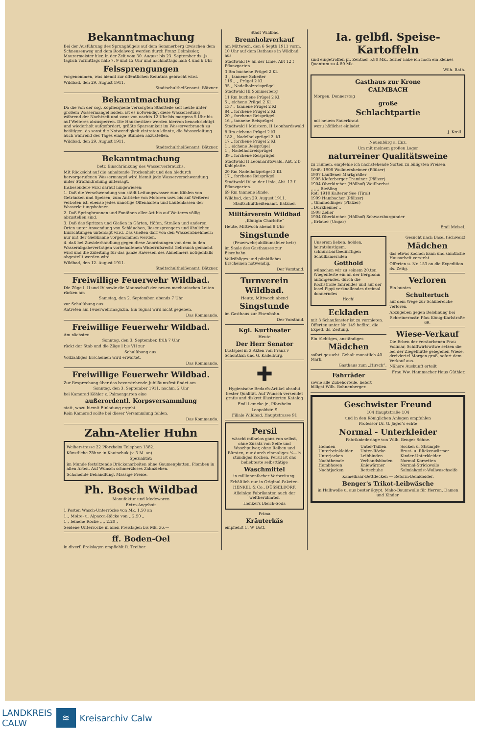Bekanntmachung
Bei der Ausführung des Sprunghügels auf dem Sommerberg (zwischen dem Schneusenweg und dem Rodelweg) werden durch Franz Delmissier, Maurermeister hier, in der Zeit vom 30. August bis 23. September ds. Js. täglich vormittags halb 7, 9 und 12 Uhr und nachmittags halb 4 und 6 Uhr
Felssprengungen
vorgenommen, was hiemit zur öffentlichen Kenntnis gebracht wird.
Wildbad, den 29. August 1911.
Stadtschultheißenamt: Bätzner.
Bekanntmachung
Da die von der sog. Köpflesquelle versorgten Stadtteile seit heute unter großem Wassermangel leiden, ist es notwendig, diese Wasserleitung während der Nachtzeit und zwar von nachts 12 Uhr bis morgens 5 Uhr bis auf Weiteres abzusperren. Die Hausbesitzer werden hiervon benachrichtigt und wiederholt aufgefordert, größte Sparsamkeit im Wasserverbrauch zu betätigen, da sonst die Notwendigkeit eintreten könnte, die Wasserleitung auch während des Tages einige Stunden abzustellen.
Wildbad, den 29. August 1911.
Stadtschultheißenamt: Bätzner.
Bekanntmachung
betr. Einschränkung des Wasserverbrauchs.
Mit Rücksicht auf die anhaltende Trockenheit und den hiedurch hervorgerufenen Wassermangel wird hiemit jede Wasserverschwendung unter Strafandrohung untersagt.
Insbesondere wird darauf hingewiesen:
1. Daß die Verschwendung von städt Leitungswasser zum Kühlen von Getränken und Speisen, zum Antriebe von Motoren usw. bis auf Weiteres verboten ist, ebenso jedes unnötige Offenhalten und Laufenlassen der Wasserleitungshahnen.
2. Daß Springbrunnen und Fontänen aller Art bis auf Weiteres völlig abzustellen sind.
3. Daß das Spritzen und Gießen in Gärten, Höfen, Straßen und anderen Orten unter Anwendung von Schläuchen, Rasensprengern und ähnlichen Einrichtungen untersagt wird. Das Gießen darf von den Wasserabnehmern nur mit der Gießkanne vorgenommen werden.
4. daß bei Zuwiderhandlung gegen diese Anordnungen von dem in den Wasserabgabeverträgen vorbehaltenen Widerrufsrecht Gebrauch gemacht wird und die Zuleitung für das ganze Anwesen des Abnehmers nötigenfalls abgestellt werden wird.
Wildbad, den 12. August 1911.
Stadtschultheißenamt, Bätzner.
Freiwillige Feuerwehr Wildbad.
Die Züge I, II und IV sowie die Mannschaft der neuen mechanischen Leiten rücken am
Samstag, den 2. September, abends 7 Uhr
zur Schulübung aus.
Antreten am Feuerwehrmagazin. Ein Signal wird nicht gegeben.
Das Kommando.
Freiwillige Feuerwehr Wildbad.
Am nächsten
Sonntag, den 3. September, früh 7 Uhr
rückt der Stab und die Züge I bis VII zur
Schulübung aus.
Vollzähliges Erscheinen wird erwartet.
Das Kommando.
Freiwillige Feuerwehr Wildbad.
Zur Besprechung über das bevorstehende Jubiläumsfest findet am
Sonntag, den 3. September 1911, nachm. 2 Uhr
bei Kamerad Köhler z. Palmengarten eine
außerordentl. Korpsversammlung
statt, wozu hiemit Einladung ergeht.
Kein Kamerad sollte bei dieser Versammlung fehlen.
Das Kommando.
Zahn-Atelier Huhn
Weiherstrasse 22 Pforzheim Telephon 1382.
Künstliche Zähne in Kautschuk (v. 3 M. an)
Spezialität:
im Munde festsitzende Brückenarbeiten ohne Gaumenplatten. Plomben in allen Arten. Auf Wunsch schmerzloses Zahnziehen.
Schonende Behandlung. Mässige Preise.
Ph. Bosch Wildbad
Manufaktur und Modewaren
Extra-Angebot:
1 Posten Wasch-Unterröcke von Mk. 1.50 an
1 „ Moire- u. Alpacca-Röcke von „ 2.50 „
1 „ leinene Röcke „ „ 2.20 „
Seidene Unterröcke in allen Preislagen bis Mk. 36.—
ff. Boden-Oel
in diverf. Preislagen empfiehlt R. Treiber.
Stadt Wildbad
Brennholzverkauf
am Mittwoch, den 6 Septb 1911 vorm. 10 Uhr auf dem Rathause in Wildbad aus
Stadtwald IV an der Linie, Abt 12 f Pflanzgarten
3 Rm buchene Prügel 2 Kl.
3 „ tannene Scheiter
116 „ „ Prügel 2 Kl.
95 „ Nadelholzreisprügel
Stadtwald III Sommerberg
11 Rm buchene Prügel 2 Kl.
5 „ eichene Prügel 2 Kl.
137 „ tannene Prügel 2 Kl
84 „ forchene Prügel 2 Kl.
20 „ forchene Reisprügel
16 „ tannene Reisprügel
Stadtwald I Meistern, II Leonhardswald
8 Rm eichene Prügel 2 Kl.
182 „ Nadelholzprügel 2. Kl.
17 „ forchene Prügel 2 Kl.
1 „ eichene Reisprügel
1 „ Nadelholzreisprügel
39 „ forchene Reisprügel
Stadtwald II Leonhardtswald, Abt. 2 b Kohlplatte.
20 Rm Nadelholzprügel 2 Kl.
17 „ forchene Reisprügel
Stadtwald IV an der Linie, Abt. 12 f Pflanzgarten.
69 Rm tannene Rinde.
Wildbad, den 29. August 1911.
Stadtschultheißenamt. Bätzner.
Militärverein Wildbad
„Königin Charlotte“
Heute, Mittwoch abend 8 Uhr
Singstunde
(Feuerwehrjubiläumsfeier betr)
im Saale des Gasthauses zur Eisenbahn.
Vollzähliges und pünktliches Erscheinen notwendig.
Der Vorstand.
Turnverein Wildbad.
Heute, Mittwoch abend
Singstunde
im Gasthaus zur Eisenbahn.
Der Vorstand.
Kgl. Kurtheater
Heute
Der Herr Senator
Lustspiel in 3 Akten von Franz v Schönthan und G. Kadelburg.
✚
Hygienische Bedarfs-Artikel absolut bester Qualität. Auf Wunsch versendet gratis und diskret illustrierten Katalog
Emil Lemcke jr., Pforzheim
Leopoldstr. 9
Filiale Wildbad, Hauptstrasse 91
Persil
wäscht mühelos ganz von selbst, ohne Zusatz von Seife und Waschpulver, ohne Reiben und Bürsten, nur durch einmaliges ¼—½ stündiges Kochen. Persil ist das beliebteste selbsttätige
Waschmittel
in millionenfacher Verbreitung.
Erhältlich nur in Original-Paketen.
HENKEL & Co., DÜSSELDORF.
Alleinige Fabrikanten auch der weltberühmten
Henkel's Bleich-Soda
Prima
Kräuterkäs
empfiehlt C. W. Bott.
Ia. gelbfl. Speise-Kartoffeln
sind eingetroffen pr. Zentner 5.80 Mk., ferner habe ich noch ein kleines Quantum zu 4.80 Mk.
Wilh. Rath.
Gasthaus zur Krone
CALMBACH
Morgen, Donnerstag
große
Schlachtpartie
mit neuem Sauerkraut
wozu höflichst einladet
J. Kroll.
Neuenbürg a. Enz.
Um mit meinem großen Lager
naturreiner Qualitätsweine
zu räumen, empfehle ich nachstehende Sorten zu billigsten Preisen.
Weiß: 1908 Wollmersheimer (Pfälzer)
1907 Lauffener Markgräfler
1905 Kieferberger Traminer (Pfälzer)
1904 Oberkircher (Höllhof) Weißherbst
„ „ „ Rießling
Rot: 1910 Kalterer See (Tirol)
1909 Hambacher (Pfälzer)
„ Gimmeldinger (Pfälzer)
„ Dürkheimer „
1908 Zeller
1904 Oberkircher (Höllhof) Schwarzburgunder
„ Erlauer (Ungar)
Emil Meisel.
Unserem lieben, holden, heiratslustigem, schnurrbartbedürftigen Schulkameraden
Gotthold
wünschen wir zu seinem 20.ten Wiegenfeste ein an der Bergbahn anfangendes, durch die Kochstraße fahrendes und auf der Insel Pippi verknallendes dreimal donnerndes
Hoch!
Eckladen
mit 3 Schaufenster ist zu vermieten. Offerten unter Nr. 149 beförd. die Exped. ds. Zeitung.
Ein tüchtiges, anständiges
Mädchen
sofort gesucht. Gehalt monatlich 40 Mark.
Gasthaus zum „Hirsch“.
Fahrräder
sowie alle Zubehörteile, liefert billigst Wilh. Bohnenberger.
Gesucht nach Basel (Schweiz)
Mädchen
das etwas kochen kann und sämtliche Hausarbeit versteht.
Offerten u. Nr. 153 an die Expedition ds. Zeitg.
Verloren
Ein buntes
Schultertuch
auf dem Wege zur Schillereiche verloren.
Abzugeben gegen Belohnung bei
Schreinermstr. Pfau König-Karlstraße 69.
Wiese-Verkauf
Die Erben der verstorbenen Frau Vollmar, Schiffwirtswitwe setzen die bei der Ziegelhütte gelegenen Wiese, dreiviertel Morgen groß, sofort dem Verkauf aus.
Nähere Auskunft erteilt
Frau Ww. Hammacher Haus Güthler.
Geschwister Freund
104 Hauptstraße 104
und in den Königlichen Anlagen empfehlen
Professor Dr. G. Jäger's echte
Normal - Unterkleider
Fabrikniederlage von Wilh. Benger Söhne.
Hemden
Unterbeinkleider
Unterjacken
Nachthemde
Hembhosen
Nachtjacken
Unter-Taillen
Unter-Röcke
Leibbinden
Verbandsbinden
Kniewärmer
Bettschuhe
Socken u. Strümpfe
Brust- u. Rückenwärmer
Kinder-Unterkleider
Normal Korsetten
Normal-Strickwolle
Salmiakgeist-Wollwaschseife
Kamelhaar-Bettdecken — Reform-Beinkleider.
Benger's Trikot-Leibwäsche
in Halbwolle u. aus bester ägypt. Mako-Baumwolle für Herren, Damen und Kinder.
LANDKREIS
CALW ≋ Kreisarchiv Calw